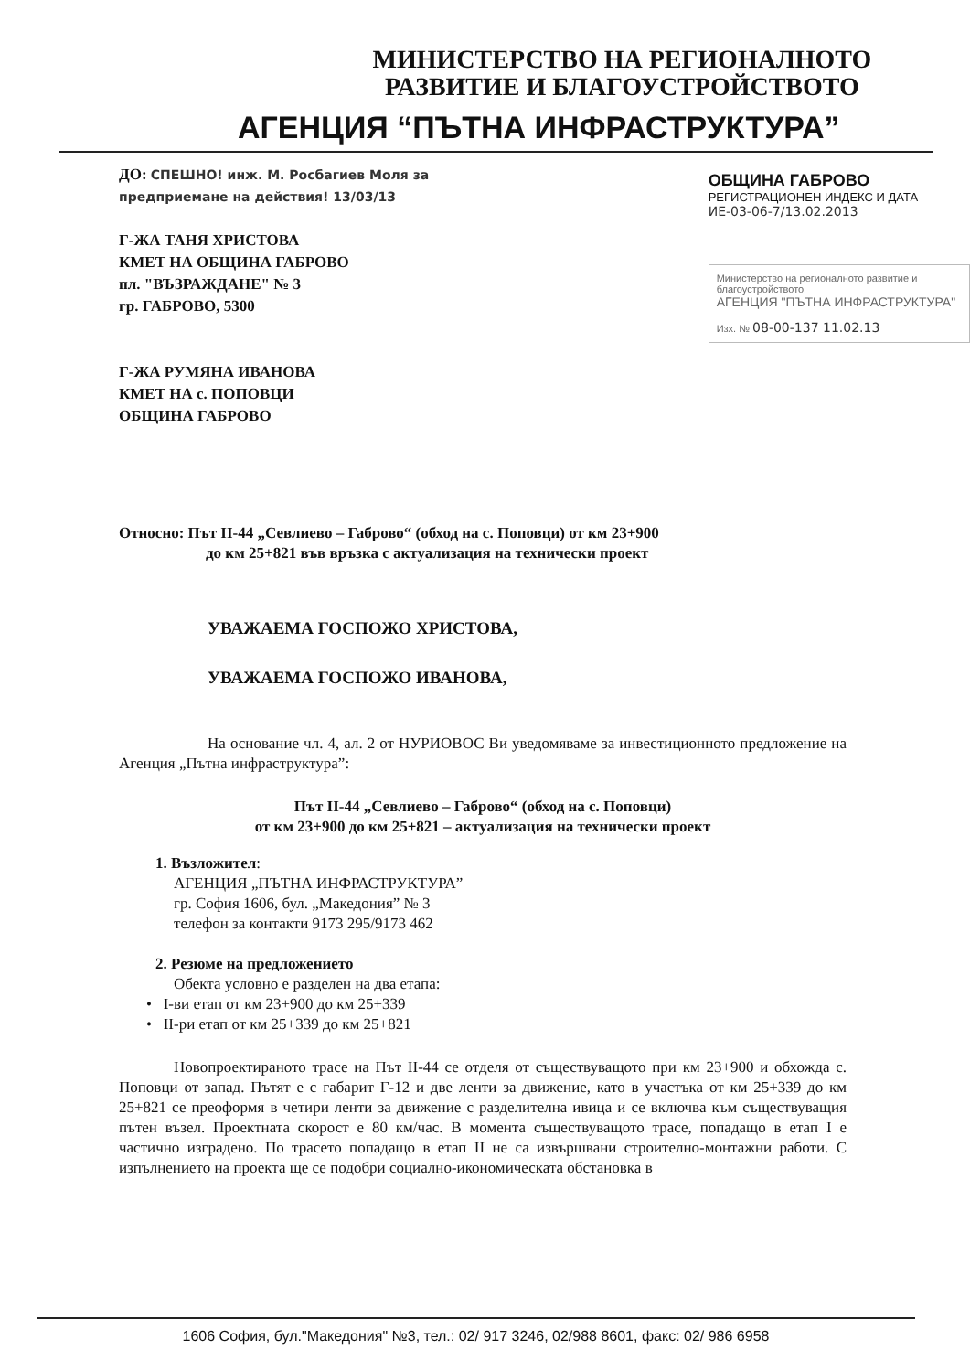МИНИСТЕРСТВО НА РЕГИОНАЛНОТО
РАЗВИТИЕ И БЛАГОУСТРОЙСТВОТО
АГЕНЦИЯ “ПЪТНА ИНФРАСТРУКТУРА”
ДО: СПЕШНО! инж. М. Росбагиев Моля за предприемане на действия! 13/03/13
Г-ЖА ТАНЯ ХРИСТОВА
КМЕТ НА ОБЩИНА ГАБРОВО
пл. "ВЪЗРАЖДАНЕ" № 3
гр. ГАБРОВО, 5300
Г-ЖА РУМЯНА ИВАНОВА
КМЕТ НА с. ПОПОВЦИ
ОБЩИНА ГАБРОВО
ОБЩИНА ГАБРОВО
РЕГИСТРАЦИОНЕН ИНДЕКС И ДАТА
ИЕ-03-06-7/13.02.2013
Министерство на регионалното развитие и благоустройството
АГЕНЦИЯ "ПЪТНА ИНФРАСТРУКТУРА"
Изх. № 08-00-137 11.02.13
Относно: Път II-44 „Севлиево – Габрово“ (обход на с. Поповци) от км 23+900
до км 25+821 във връзка с актуализация на технически проект
УВАЖАЕМА ГОСПОЖО ХРИСТОВА,
УВАЖАЕМА ГОСПОЖО ИВАНОВА,
На основание чл. 4, ал. 2 от НУРИОВОС Ви уведомяваме за инвестиционното предложение на Агенция „Пътна инфраструктура”:
Път II-44 „Севлиево – Габрово“ (обход на с. Поповци)
от км 23+900 до км 25+821 – актуализация на технически проект
1. Възложител:
АГЕНЦИЯ „ПЪТНА ИНФРАСТРУКТУРА”
гр. София 1606, бул. „Македония” № 3
телефон за контакти 9173 295/9173 462
2. Резюме на предложението
Обекта условно е разделен на два етапа:
• I-ви етап от км 23+900 до км 25+339
• II-ри етап от км 25+339 до км 25+821
Новопроектираното трасе на Път II-44 се отделя от съществуващото при км 23+900 и обхожда с. Поповци от запад. Пътят е с габарит Г-12 и две ленти за движение, като в участъка от км 25+339 до км 25+821 се преоформя в четири ленти за движение с разделителна ивица и се включва към съществуващия пътен възел. Проектната скорост е 80 км/час. В момента съществуващото трасе, попадащо в етап I е частично изградено. По трасето попадащо в етап II не са извършвани строително-монтажни работи. С изпълнението на проекта ще се подобри социално-икономическата обстановка в
1606 София, бул."Македония" №3, тел.: 02/ 917 3246, 02/988 8601, факс: 02/ 986 6958